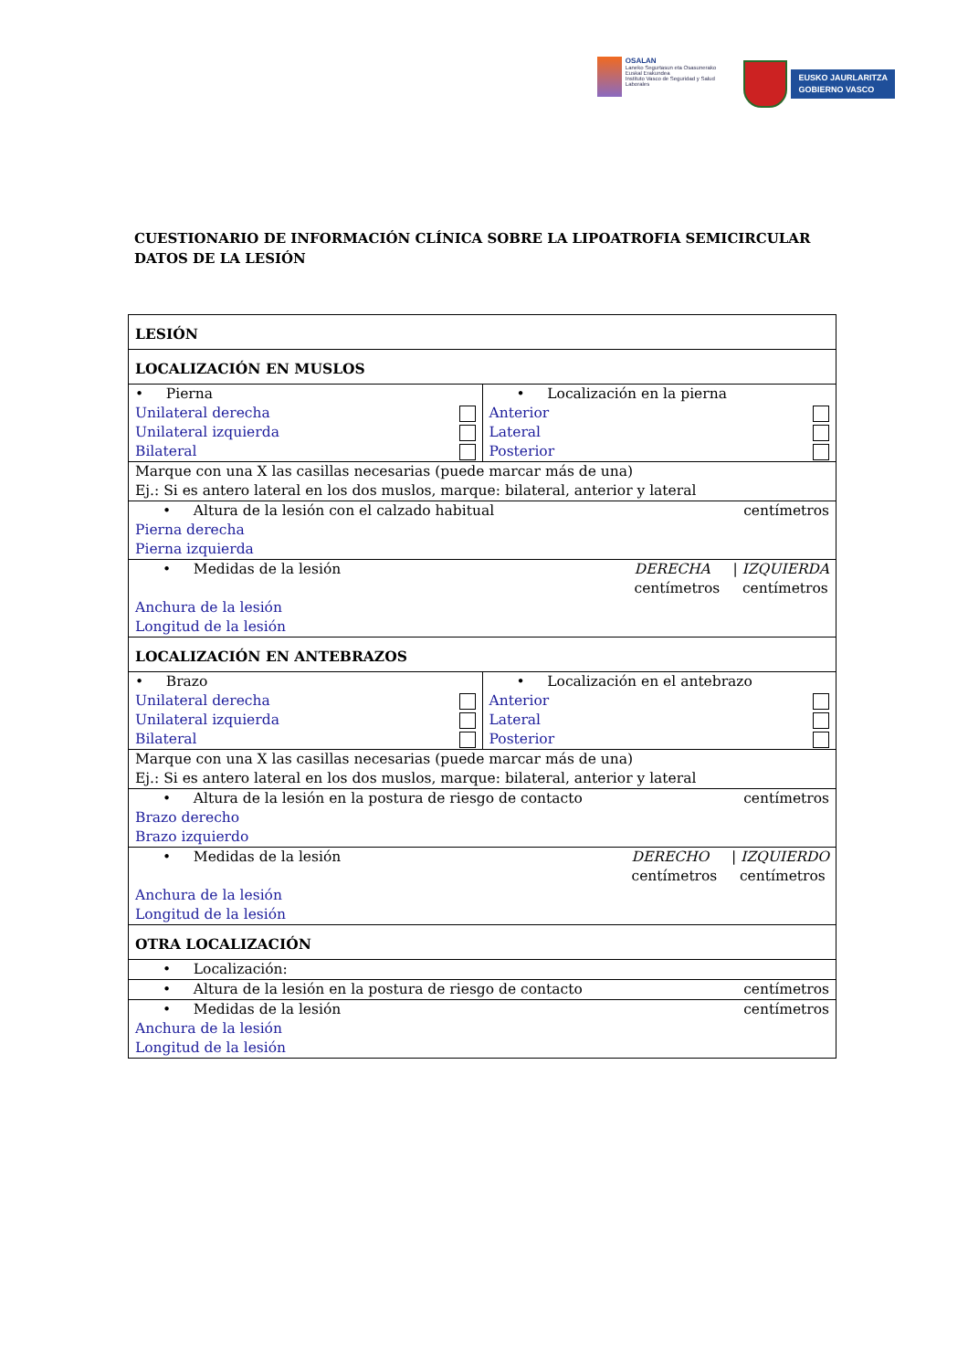OSALAN
Laneko Segurtasun eta Osasunerako Euskal Erakundea
Instituto Vasco de Seguridad y Salud Laborales
EUSKO JAURLARITZA
GOBIERNO VASCO
CUESTIONARIO DE INFORMACIÓN CLÍNICA SOBRE LA LIPOATROFIA SEMICIRCULAR DATOS DE LA LESIÓN
| LESIÓN | |
| LOCALIZACIÓN EN MUSLOS | |
| • Pierna Unilateral derecha Unilateral izquierda Bilateral | • Localización en la pierna Anterior Lateral Posterior |
| Marque con una X las casillas necesarias (puede marcar más de una) Ej.: Si es antero lateral en los dos muslos, marque: bilateral, anterior y lateral | |
| centímetros • Altura de la lesión con el calzado habitual Pierna derecha Pierna izquierda | |
| DERECHA / IZQUIERDA centímetros centímetros • Medidas de la lesión Anchura de la lesión Longitud de la lesión | |
| LOCALIZACIÓN EN ANTEBRAZOS | |
| • Brazo Unilateral derecha Unilateral izquierda Bilateral | • Localización en el antebrazo Anterior Lateral Posterior |
| Marque con una X las casillas necesarias (puede marcar más de una) Ej.: Si es antero lateral en los dos muslos, marque: bilateral, anterior y lateral | |
| centímetros • Altura de la lesión en la postura de riesgo de contacto Brazo derecho Brazo izquierdo | |
| DERECHO / IZQUIERDO centímetros centímetros • Medidas de la lesión Anchura de la lesión Longitud de la lesión | |
| OTRA LOCALIZACIÓN | |
| • Localización: | |
| centímetros • Altura de la lesión en la postura de riesgo de contacto | |
| centímetros • Medidas de la lesión Anchura de la lesión Longitud de la lesión | |